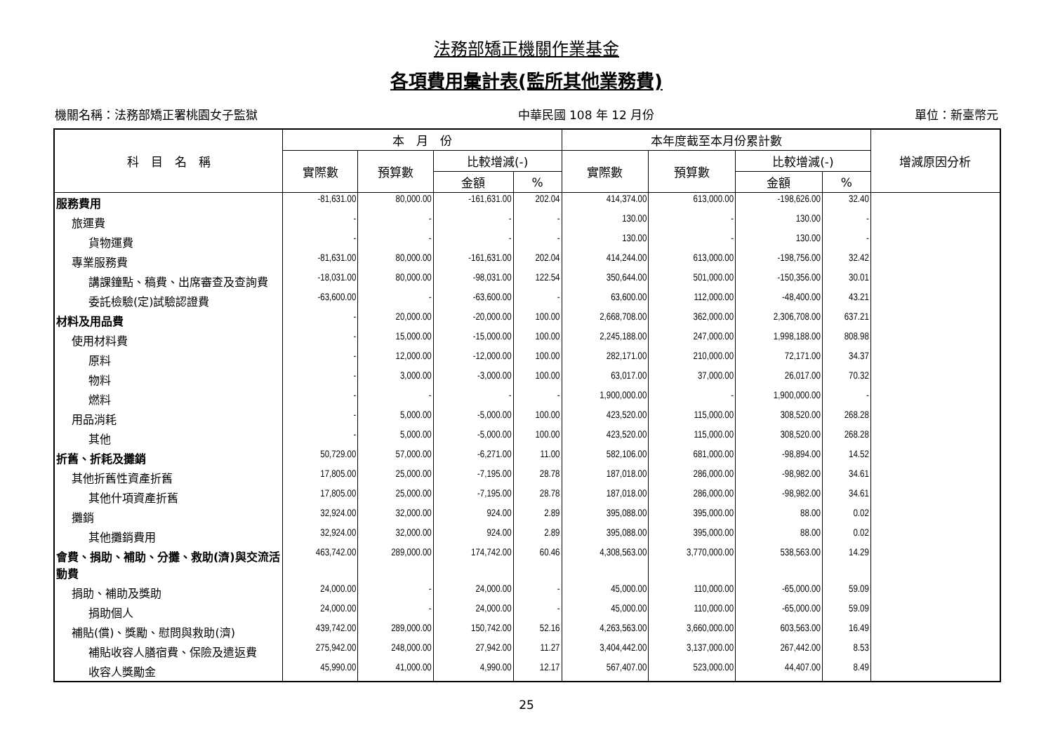法務部矯正機關作業基金
各項費用彙計表(監所其他業務費)
機關名稱：法務部矯正署桃園女子監獄 中華民國 108 年 12 月份 單位：新臺幣元
| 科 目 名 稱 | 本 月 份 | | | | 本年度截至本月份累計數 | | | | 增減原因分析 |
| --- | --- | --- | --- | --- | --- | --- | --- | --- | --- |
| | 實際數 | 預算數 | 比較增減(-) | | 實際數 | 預算數 | 比較增減(-) | | |
| | | | 金額 | % | | | 金額 | % | |
| 服務費用 | -81,631.00 | 80,000.00 | -161,631.00 | 202.04 | 414,374.00 | 613,000.00 | -198,626.00 | 32.40 | |
| 旅運費 | - | - | - | - | 130.00 | - | 130.00 | - | |
| 貨物運費 | - | - | - | - | 130.00 | - | 130.00 | - | |
| 專業服務費 | -81,631.00 | 80,000.00 | -161,631.00 | 202.04 | 414,244.00 | 613,000.00 | -198,756.00 | 32.42 | |
| 講課鐘點、稿費、出席審查及查詢費 | -18,031.00 | 80,000.00 | -98,031.00 | 122.54 | 350,644.00 | 501,000.00 | -150,356.00 | 30.01 | |
| 委託檢驗(定)試驗認證費 | -63,600.00 | - | -63,600.00 | - | 63,600.00 | 112,000.00 | -48,400.00 | 43.21 | |
| 材料及用品費 | - | 20,000.00 | -20,000.00 | 100.00 | 2,668,708.00 | 362,000.00 | 2,306,708.00 | 637.21 | |
| 使用材料費 | - | 15,000.00 | -15,000.00 | 100.00 | 2,245,188.00 | 247,000.00 | 1,998,188.00 | 808.98 | |
| 原料 | - | 12,000.00 | -12,000.00 | 100.00 | 282,171.00 | 210,000.00 | 72,171.00 | 34.37 | |
| 物料 | - | 3,000.00 | -3,000.00 | 100.00 | 63,017.00 | 37,000.00 | 26,017.00 | 70.32 | |
| 燃料 | - | - | - | - | 1,900,000.00 | - | 1,900,000.00 | - | |
| 用品消耗 | - | 5,000.00 | -5,000.00 | 100.00 | 423,520.00 | 115,000.00 | 308,520.00 | 268.28 | |
| 其他 | - | 5,000.00 | -5,000.00 | 100.00 | 423,520.00 | 115,000.00 | 308,520.00 | 268.28 | |
| 折舊、折耗及攤銷 | 50,729.00 | 57,000.00 | -6,271.00 | 11.00 | 582,106.00 | 681,000.00 | -98,894.00 | 14.52 | |
| 其他折舊性資產折舊 | 17,805.00 | 25,000.00 | -7,195.00 | 28.78 | 187,018.00 | 286,000.00 | -98,982.00 | 34.61 | |
| 其他什項資產折舊 | 17,805.00 | 25,000.00 | -7,195.00 | 28.78 | 187,018.00 | 286,000.00 | -98,982.00 | 34.61 | |
| 攤銷 | 32,924.00 | 32,000.00 | 924.00 | 2.89 | 395,088.00 | 395,000.00 | 88.00 | 0.02 | |
| 其他攤銷費用 | 32,924.00 | 32,000.00 | 924.00 | 2.89 | 395,088.00 | 395,000.00 | 88.00 | 0.02 | |
| 會費、捐助、補助、分攤、救助(濟)與交流活動費 | 463,742.00 | 289,000.00 | 174,742.00 | 60.46 | 4,308,563.00 | 3,770,000.00 | 538,563.00 | 14.29 | |
| 捐助、補助及獎助 | 24,000.00 | - | 24,000.00 | - | 45,000.00 | 110,000.00 | -65,000.00 | 59.09 | |
| 捐助個人 | 24,000.00 | - | 24,000.00 | - | 45,000.00 | 110,000.00 | -65,000.00 | 59.09 | |
| 補貼(償)、獎勵、慰問與救助(濟) | 439,742.00 | 289,000.00 | 150,742.00 | 52.16 | 4,263,563.00 | 3,660,000.00 | 603,563.00 | 16.49 | |
| 補貼收容人膳宿費、保險及遣返費 | 275,942.00 | 248,000.00 | 27,942.00 | 11.27 | 3,404,442.00 | 3,137,000.00 | 267,442.00 | 8.53 | |
| 收容人獎勵金 | 45,990.00 | 41,000.00 | 4,990.00 | 12.17 | 567,407.00 | 523,000.00 | 44,407.00 | 8.49 | |
25